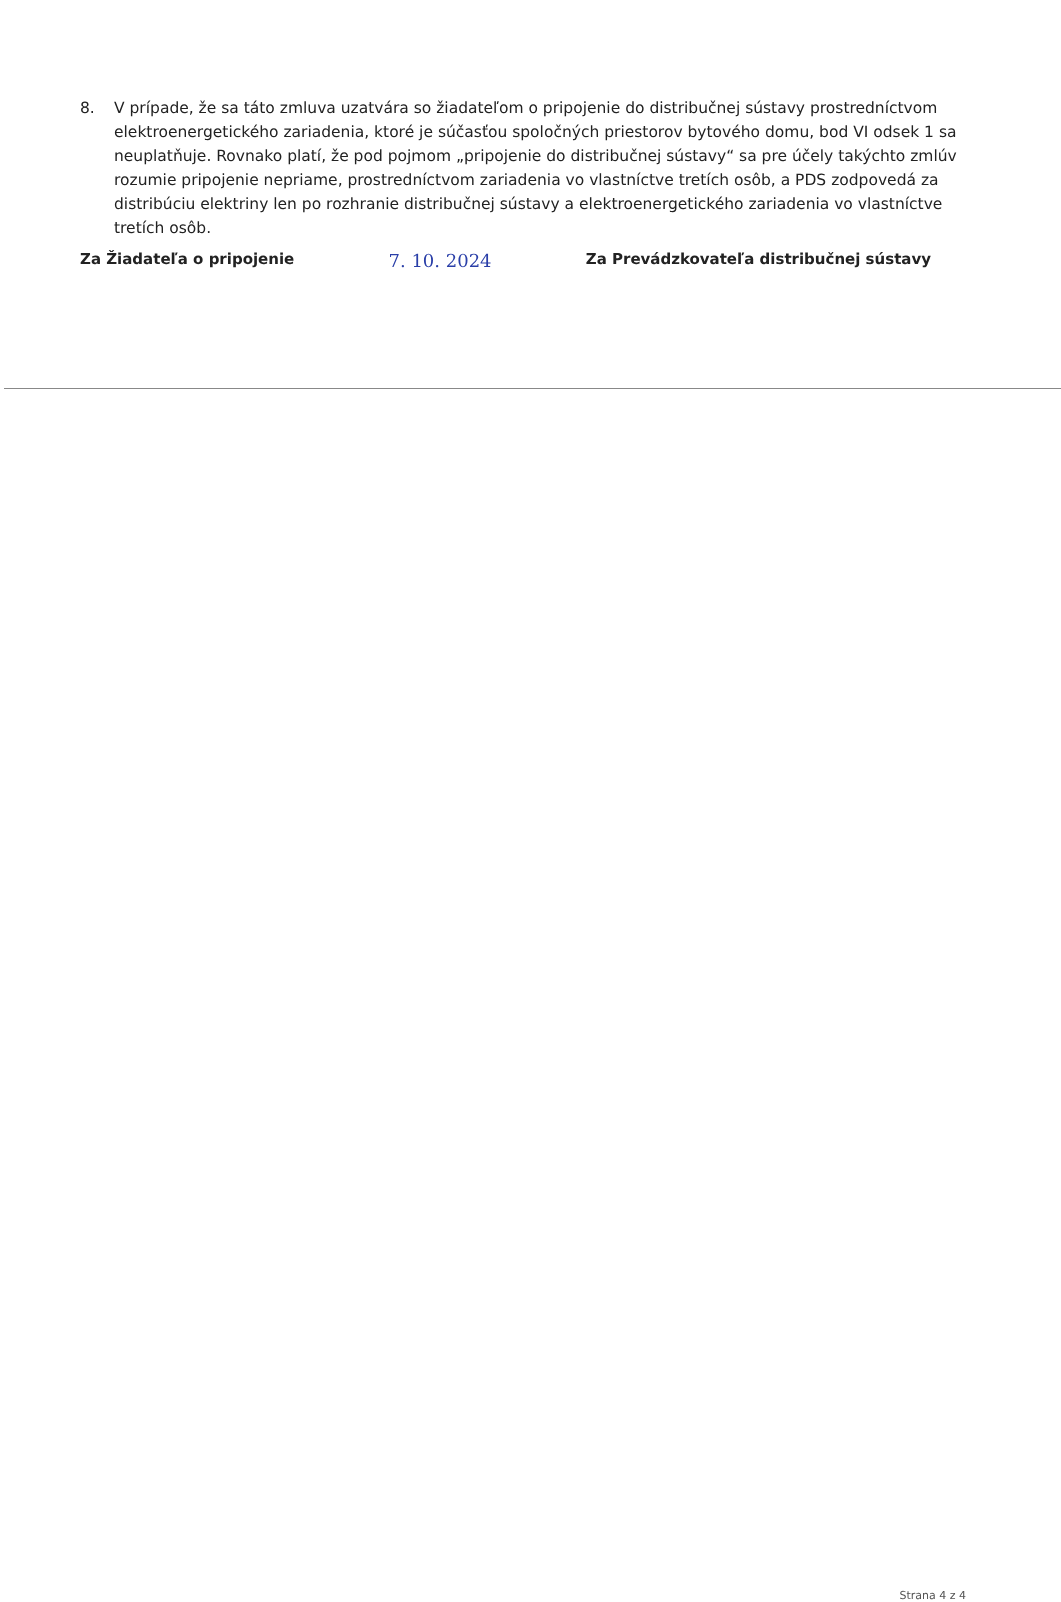8. V prípade, že sa táto zmluva uzatvára so žiadateľom o pripojenie do distribučnej sústavy prostredníctvom elektroenergetického zariadenia, ktoré je súčasťou spoločných priestorov bytového domu, bod VI odsek 1 sa neuplatňuje. Rovnako platí, že pod pojmom „pripojenie do distribučnej sústavy“ sa pre účely takýchto zmlúv rozumie pripojenie nepriame, prostredníctvom zariadenia vo vlastníctve tretích osôb, a PDS zodpovedá za distribúciu elektriny len po rozhranie distribučnej sústavy a elektroenergetického zariadenia vo vlastníctve tretích osôb.
Za Žiadateľa o pripojenie 7. 10. 2024 Za Prevádzkovateľa distribučnej sústavy
Strana 4 z 4